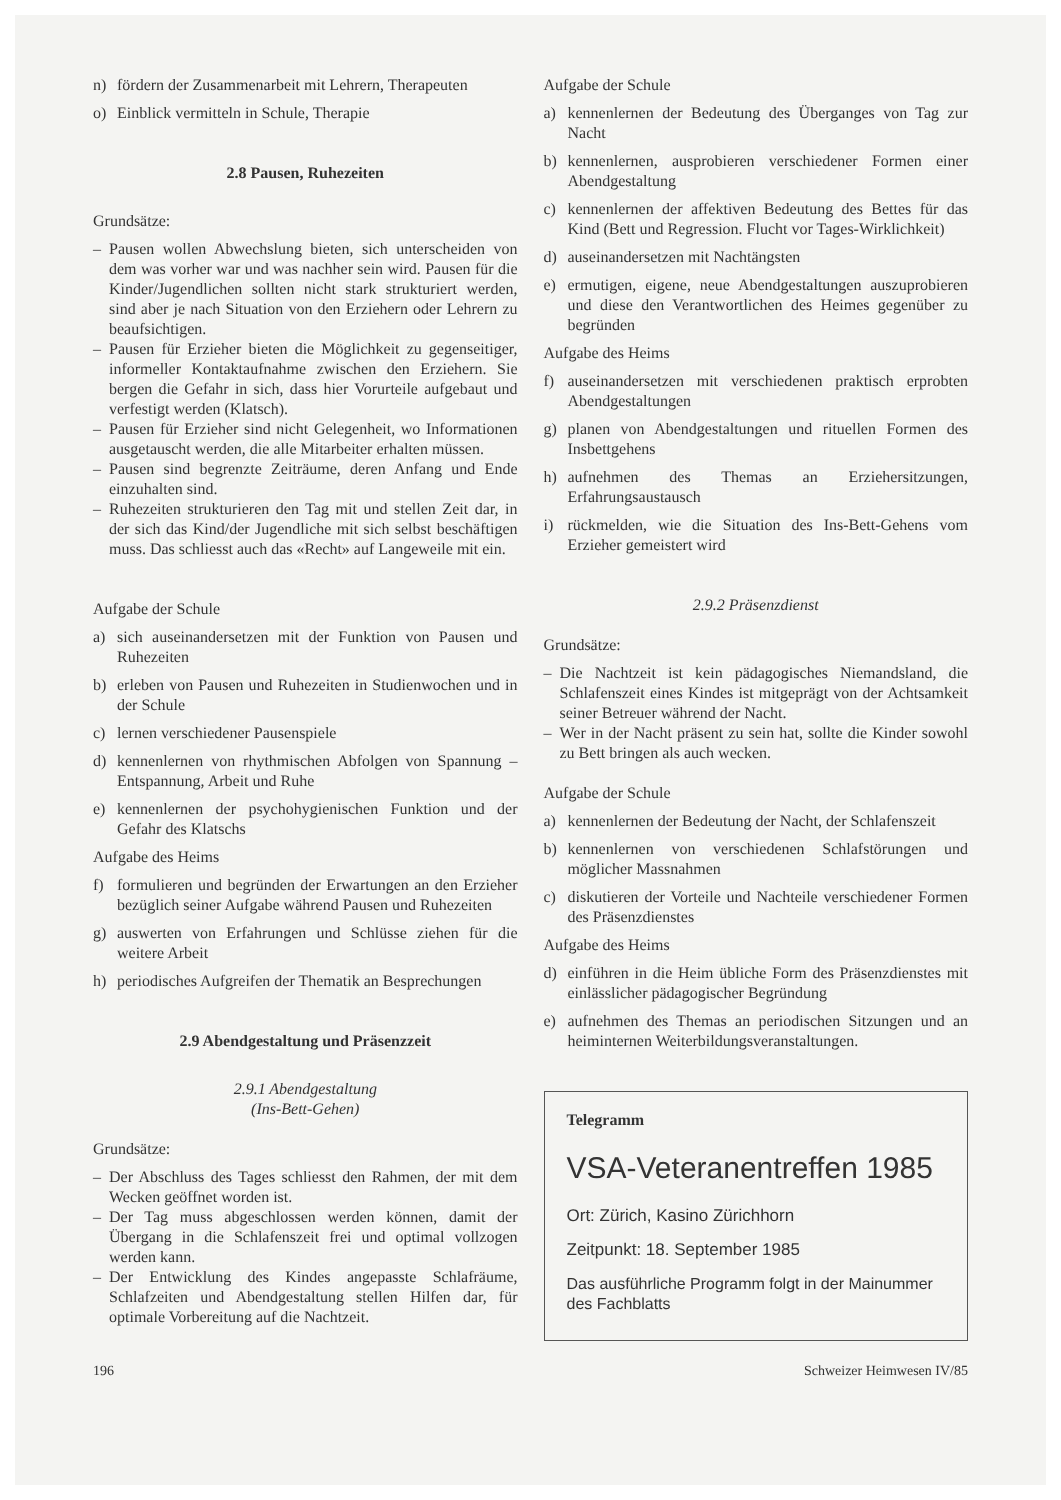n) fördern der Zusammenarbeit mit Lehrern, Therapeuten
o) Einblick vermitteln in Schule, Therapie
2.8 Pausen, Ruhezeiten
Grundsätze:
– Pausen wollen Abwechslung bieten, sich unterscheiden von dem was vorher war und was nachher sein wird. Pausen für die Kinder/Jugendlichen sollten nicht stark strukturiert werden, sind aber je nach Situation von den Erziehern oder Lehrern zu beaufsichtigen.
– Pausen für Erzieher bieten die Möglichkeit zu gegenseitiger, informeller Kontaktaufnahme zwischen den Erziehern. Sie bergen die Gefahr in sich, dass hier Vorurteile aufgebaut und verfestigt werden (Klatsch).
– Pausen für Erzieher sind nicht Gelegenheit, wo Informationen ausgetauscht werden, die alle Mitarbeiter erhalten müssen.
– Pausen sind begrenzte Zeiträume, deren Anfang und Ende einzuhalten sind.
– Ruhezeiten strukturieren den Tag mit und stellen Zeit dar, in der sich das Kind/der Jugendliche mit sich selbst beschäftigen muss. Das schliesst auch das «Recht» auf Langeweile mit ein.
Aufgabe der Schule
a) sich auseinandersetzen mit der Funktion von Pausen und Ruhezeiten
b) erleben von Pausen und Ruhezeiten in Studienwochen und in der Schule
c) lernen verschiedener Pausenspiele
d) kennenlernen von rhythmischen Abfolgen von Spannung – Entspannung, Arbeit und Ruhe
e) kennenlernen der psychohygienischen Funktion und der Gefahr des Klatschs
Aufgabe des Heims
f) formulieren und begründen der Erwartungen an den Erzieher bezüglich seiner Aufgabe während Pausen und Ruhezeiten
g) auswerten von Erfahrungen und Schlüsse ziehen für die weitere Arbeit
h) periodisches Aufgreifen der Thematik an Besprechungen
2.9 Abendgestaltung und Präsenzzeit
2.9.1 Abendgestaltung
(Ins-Bett-Gehen)
Grundsätze:
– Der Abschluss des Tages schliesst den Rahmen, der mit dem Wecken geöffnet worden ist.
– Der Tag muss abgeschlossen werden können, damit der Übergang in die Schlafenszeit frei und optimal vollzogen werden kann.
– Der Entwicklung des Kindes angepasste Schlafräume, Schlafzeiten und Abendgestaltung stellen Hilfen dar, für optimale Vorbereitung auf die Nachtzeit.
Aufgabe der Schule
a) kennenlernen der Bedeutung des Überganges von Tag zur Nacht
b) kennenlernen, ausprobieren verschiedener Formen einer Abendgestaltung
c) kennenlernen der affektiven Bedeutung des Bettes für das Kind (Bett und Regression. Flucht vor Tages-Wirklichkeit)
d) auseinandersetzen mit Nachtängsten
e) ermutigen, eigene, neue Abendgestaltungen auszuprobieren und diese den Verantwortlichen des Heimes gegenüber zu begründen
Aufgabe des Heims
f) auseinandersetzen mit verschiedenen praktisch erprobten Abendgestaltungen
g) planen von Abendgestaltungen und rituellen Formen des Insbettgehens
h) aufnehmen des Themas an Erziehersitzungen, Erfahrungsaustausch
i) rückmelden, wie die Situation des Ins-Bett-Gehens vom Erzieher gemeistert wird
2.9.2 Präsenzdienst
Grundsätze:
– Die Nachtzeit ist kein pädagogisches Niemandsland, die Schlafenszeit eines Kindes ist mitgeprägt von der Achtsamkeit seiner Betreuer während der Nacht.
– Wer in der Nacht präsent zu sein hat, sollte die Kinder sowohl zu Bett bringen als auch wecken.
Aufgabe der Schule
a) kennenlernen der Bedeutung der Nacht, der Schlafenszeit
b) kennenlernen von verschiedenen Schlafstörungen und möglicher Massnahmen
c) diskutieren der Vorteile und Nachteile verschiedener Formen des Präsenzdienstes
Aufgabe des Heims
d) einführen in die Heim übliche Form des Präsenzdienstes mit einlässlicher pädagogischer Begründung
e) aufnehmen des Themas an periodischen Sitzungen und an heiminternen Weiterbildungsveranstaltungen.
Telegramm
VSA-Veteranentreffen 1985
Ort: Zürich, Kasino Zürichhorn
Zeitpunkt: 18. September 1985
Das ausführliche Programm folgt in der Mainummer des Fachblatts
196 Schweizer Heimwesen IV/85